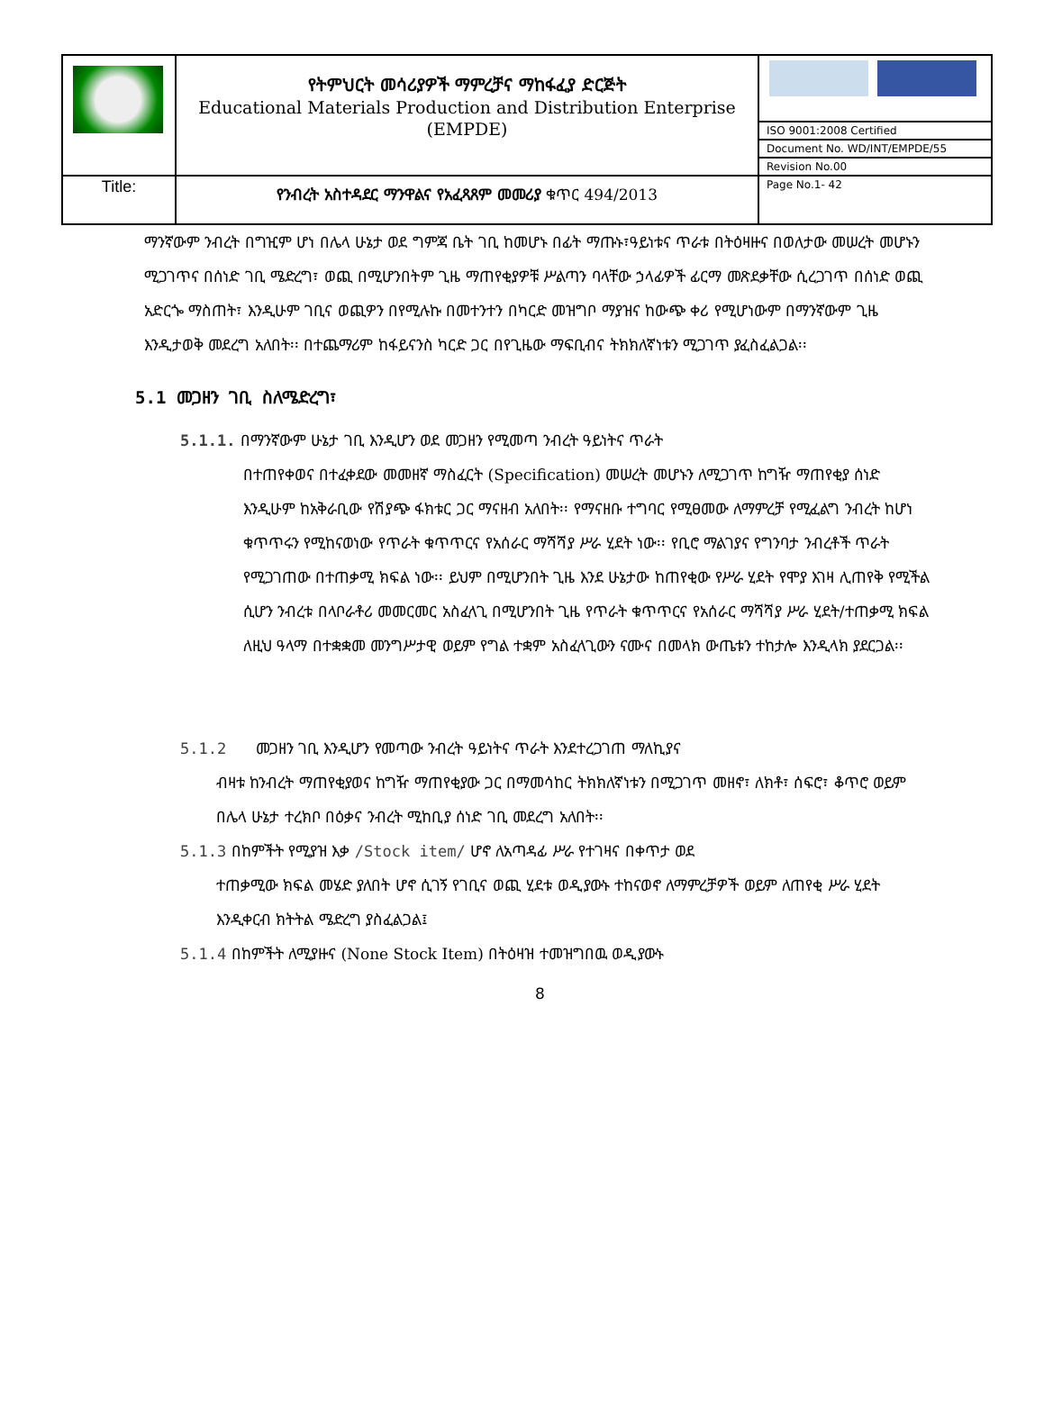| | የትምህርት መሳሪያዎች ማምረቻና ማከፋፈያ ድርጅት Educational Materials Production and Distribution Enterprise (EMPDE) | |
| | | ISO 9001:2008 Certified |
| | | Document No. WD/INT/EMPDE/55 |
| | | Revision No.00 |
| Title: | የንብረት አስተዳደር ማንዋልና የአፈጻጸም መመሪያ ቁጥር 494/2013 | Page No.1- 42 |
ማንኛውም ንብረት በግዢም ሆነ በሌላ ሁኔታ ወደ ግምጃ ቤት ገቢ ከመሆኑ በፊት ማጡኑ፣ዓይነቱና ጥራቱ በትዕዛዙና በወለታው መሠረት መሆኑን ሚጋገጥና በሰነድ ገቢ ሜድረግ፣ ወጪ በሚሆንበትም ጊዜ ማጠየቂያዎቹ ሥልጣን ባላቸው ኃላፊዎች ፊርማ መጽደቃቸው ሲረጋገጥ በሰነድ ወጪ አድርጐ ማስጠት፣ እንዲሁም ገቢና ወጪዎን በየሚሉኩ በመተንተን በካርድ መዝግቦ ማያዝና ከውጭ ቀሪ የሚሆነውም በማንኛውም ጊዜ እንዲታወቅ መደረግ አለበት፡፡ በተጨማሪም ከፋይናንስ ካርድ ጋር በየጊዜው ማፍቢብና ትክክለኛነቱን ሚጋገጥ ያፈስፈልጋል፡፡
5.1 መጋዘን ገቢ ስለሜድረግ፣
5.1.1. በማንኛውም ሁኔታ ገቢ እንዲሆን ወደ መጋዘን የሚመጣ ንብረት ዓይነትና ጥራት
በተጠየቀወና በተፈቀደው መመዘኛ ማስፈርት (Specification) መሠረት መሆኑን ለሚጋገጥ ከግዥ ማጠየቂያ ሰነድ እንዲሁም ከአቅራቢው የሽያጭ ፋክቱር ጋር ማናዘብ አለበት፡፡ የማናዘቡ ተግባር የሚፀመው ለማምረቻ የሚፈልግ ንብረት ከሆነ ቁጥጥሩን የሚከናወነው የጥራት ቁጥጥርና የአሰራር ማሻሻያ ሥራ ሂደት ነው፡፡ የቢሮ ማልገያና የግንባታ ንብረቶች ጥራት የሚጋገጠው በተጠቃሚ ክፍል ነው፡፡ ይህም በሚሆንበት ጊዜ እንደ ሁኔታው ከጠየቂው የሥራ ሂደት የሞያ እገዛ ሊጠየቅ የሚችል ሲሆን ንብረቱ በላቦራቶሪ መመርመር አስፈላጊ በሚሆንበት ጊዜ የጥራት ቁጥጥርና የአሰራር ማሻሻያ ሥራ ሂደት/ተጠቃሚ ክፍል ለዚህ ዓላማ በተቋቋመ መንግሥታዊ ወይም የግል ተቋም አስፈላጊውን ናሙና በመላክ ውጤቱን ተከታሎ እንዲላክ ያደርጋል፡፡
5.1.2 መጋዘን ገቢ እንዲሆን የመጣው ንብረት ዓይነትና ጥራት እንደተረጋገጠ ማለኪያና
ብዛቱ ከንብረት ማጠየቂያወና ከግዥ ማጠየቂያው ጋር በማመሳከር ትክክለኛነቱን በሚጋገጥ መዘኖ፣ ለክቶ፣ ሰፍሮ፣ ቆጥሮ ወይም በሌላ ሁኔታ ተረክቦ በዕቃና ንብረት ሚከቢያ ሰነድ ገቢ መደረግ አለበት፡፡
5.1.3 በከምችት የሚያዝ እቃ /Stock item/ ሆኖ ለአጣዳፊ ሥራ የተገዛና በቀጥታ ወደ
ተጠቃሚው ክፍል መሄድ ያለበት ሆኖ ሲገኝ የገቢና ወጪ ሂደቱ ወዲያውኑ ተከናወኖ ለማምረቻዎች ወይም ለጠየቂ ሥራ ሂደት እንዲቀርብ ክትትል ሜድረግ ያስፈልጋል፤
5.1.4 በከምችት ለሚያዙና (None Stock Item) በትዕዛዝ ተመዝግበዉ ወዲያውኑ
8